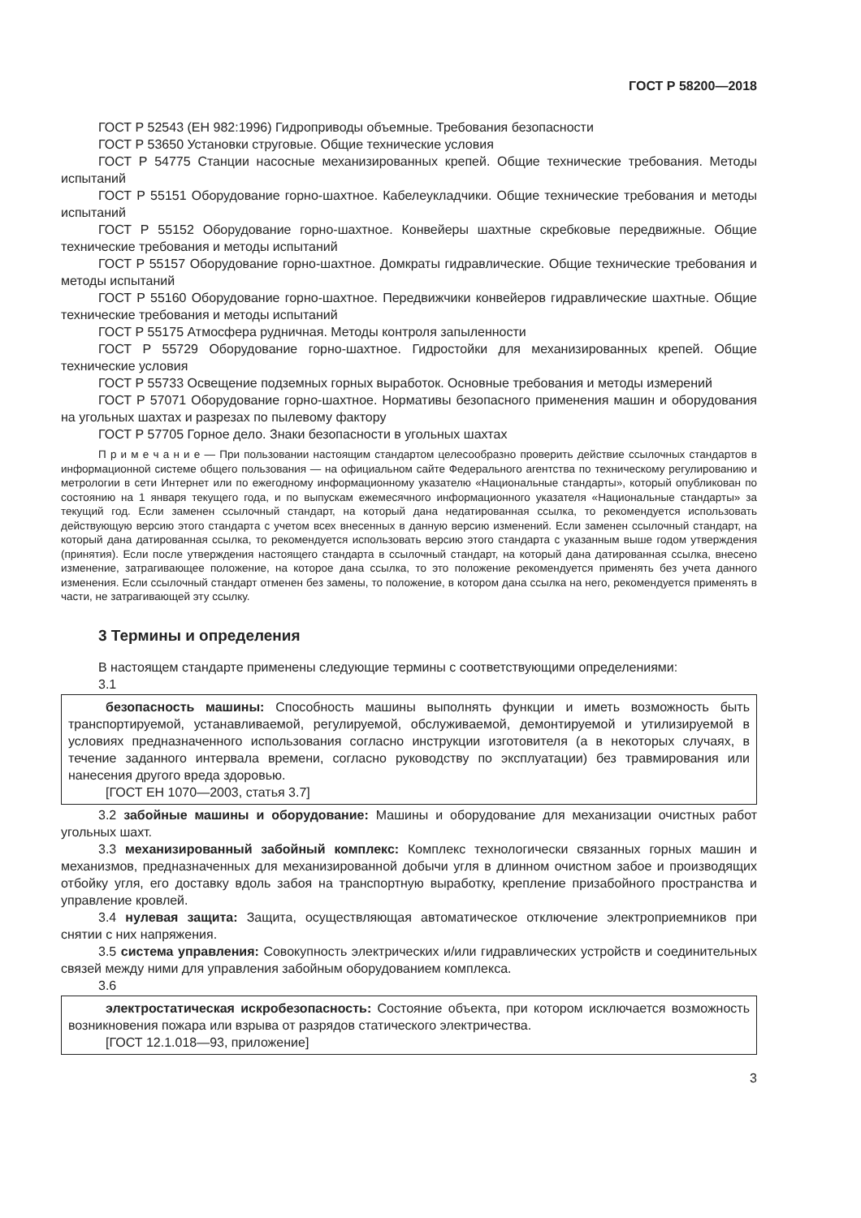ГОСТ Р 58200—2018
ГОСТ Р 52543 (ЕН 982:1996) Гидроприводы объемные. Требования безопасности
ГОСТ Р 53650 Установки струговые. Общие технические условия
ГОСТ Р 54775 Станции насосные механизированных крепей. Общие технические требования. Методы испытаний
ГОСТ Р 55151 Оборудование горно-шахтное. Кабелеукладчики. Общие технические требования и методы испытаний
ГОСТ Р 55152 Оборудование горно-шахтное. Конвейеры шахтные скребковые передвижные. Общие технические требования и методы испытаний
ГОСТ Р 55157 Оборудование горно-шахтное. Домкраты гидравлические. Общие технические требования и методы испытаний
ГОСТ Р 55160 Оборудование горно-шахтное. Передвижчики конвейеров гидравлические шахтные. Общие технические требования и методы испытаний
ГОСТ Р 55175 Атмосфера рудничная. Методы контроля запыленности
ГОСТ Р 55729 Оборудование горно-шахтное. Гидростойки для механизированных крепей. Общие технические условия
ГОСТ Р 55733 Освещение подземных горных выработок. Основные требования и методы измерений
ГОСТ Р 57071 Оборудование горно-шахтное. Нормативы безопасного применения машин и оборудования на угольных шахтах и разрезах по пылевому фактору
ГОСТ Р 57705 Горное дело. Знаки безопасности в угольных шахтах
П р и м е ч а н и е — При пользовании настоящим стандартом целесообразно проверить действие ссылочных стандартов в информационной системе общего пользования — на официальном сайте Федерального агентства по техническому регулированию и метрологии в сети Интернет или по ежегодному информационному указателю «Национальные стандарты», который опубликован по состоянию на 1 января текущего года, и по выпускам ежемесячного информационного указателя «Национальные стандарты» за текущий год. Если заменен ссылочный стандарт, на который дана недатированная ссылка, то рекомендуется использовать действующую версию этого стандарта с учетом всех внесенных в данную версию изменений. Если заменен ссылочный стандарт, на который дана датированная ссылка, то рекомендуется использовать версию этого стандарта с указанным выше годом утверждения (принятия). Если после утверждения настоящего стандарта в ссылочный стандарт, на который дана датированная ссылка, внесено изменение, затрагивающее положение, на которое дана ссылка, то это положение рекомендуется применять без учета данного изменения. Если ссылочный стандарт отменен без замены, то положение, в котором дана ссылка на него, рекомендуется применять в части, не затрагивающей эту ссылку.
3 Термины и определения
В настоящем стандарте применены следующие термины с соответствующими определениями:
3.1
безопасность машины: Способность машины выполнять функции и иметь возможность быть транспортируемой, устанавливаемой, регулируемой, обслуживаемой, демонтируемой и утилизируемой в условиях предназначенного использования согласно инструкции изготовителя (а в некоторых случаях, в течение заданного интервала времени, согласно руководству по эксплуатации) без травмирования или нанесения другого вреда здоровью.
[ГОСТ ЕН 1070—2003, статья 3.7]
3.2 забойные машины и оборудование: Машины и оборудование для механизации очистных работ угольных шахт.
3.3 механизированный забойный комплекс: Комплекс технологически связанных горных машин и механизмов, предназначенных для механизированной добычи угля в длинном очистном забое и производящих отбойку угля, его доставку вдоль забоя на транспортную выработку, крепление призабойного пространства и управление кровлей.
3.4 нулевая защита: Защита, осуществляющая автоматическое отключение электроприемников при снятии с них напряжения.
3.5 система управления: Совокупность электрических и/или гидравлических устройств и соединительных связей между ними для управления забойным оборудованием комплекса.
3.6
электростатическая искробезопасность: Состояние объекта, при котором исключается возможность возникновения пожара или взрыва от разрядов статического электричества.
[ГОСТ 12.1.018—93, приложение]
3